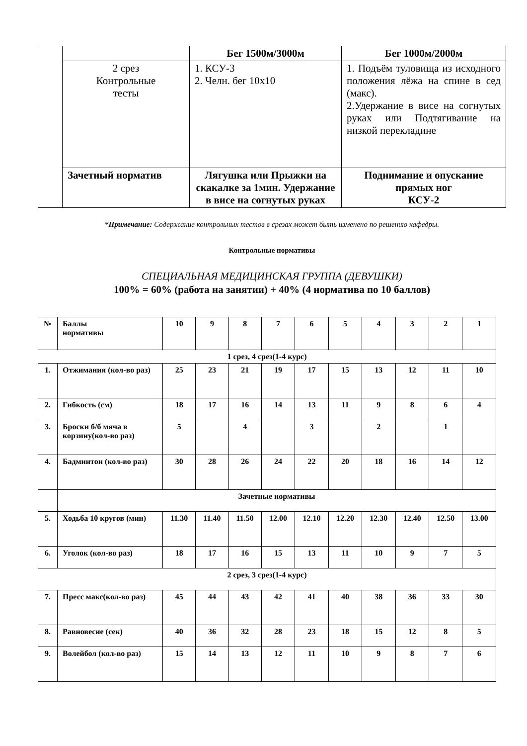| | | Бег 1500м/3000м | Бег 1000м/2000м |
| | 2 срез Контрольные тесты | 1. КСУ-3 2. Челн. бег 10х10 | 1. Подъём туловища из исходного положения лёжа на спине в сед (макс). 2.Удержание в висе на согнутых руках или Подтягивание на низкой перекладине |
| | Зачетный норматив | Лягушка или Прыжки на скакалке за 1мин. Удержание в висе на согнутых руках | Поднимание и опускание прямых ног КСУ-2 |
*Примечание: Содержание контрольных тестов в срезах может быть изменено по решению кафедры.
Контрольные нормативы
СПЕЦИАЛЬНАЯ МЕДИЦИНСКАЯ ГРУППА (ДЕВУШКИ)
100% = 60% (работа на занятии) + 40% (4 норматива по 10 баллов)
| № | Баллы нормативы | 10 | 9 | 8 | 7 | 6 | 5 | 4 | 3 | 2 | 1 |
| 1 срез, 4 срез(1-4 курс) | | | | | | | | | | | |
| 1. | Отжимания (кол-во раз) | 25 | 23 | 21 | 19 | 17 | 15 | 13 | 12 | 11 | 10 |
| 2. | Гибкость (см) | 18 | 17 | 16 | 14 | 13 | 11 | 9 | 8 | 6 | 4 |
| 3. | Броски б/б мяча в корзину(кол-во раз) | 5 | | 4 | | 3 | | 2 | | 1 | |
| 4. | Бадминтон (кол-во раз) | 30 | 28 | 26 | 24 | 22 | 20 | 18 | 16 | 14 | 12 |
| | Зачетные нормативы | | | | | | | | | | |
| 5. | Ходьба 10 кругов (мин) | 11.30 | 11.40 | 11.50 | 12.00 | 12.10 | 12.20 | 12.30 | 12.40 | 12.50 | 13.00 |
| 6. | Уголок (кол-во раз) | 18 | 17 | 16 | 15 | 13 | 11 | 10 | 9 | 7 | 5 |
| 2 срез, 3 срез(1-4 курс) | | | | | | | | | | | |
| 7. | Пресс макс(кол-во раз) | 45 | 44 | 43 | 42 | 41 | 40 | 38 | 36 | 33 | 30 |
| 8. | Равновесие (сек) | 40 | 36 | 32 | 28 | 23 | 18 | 15 | 12 | 8 | 5 |
| 9. | Волейбол (кол-во раз) | 15 | 14 | 13 | 12 | 11 | 10 | 9 | 8 | 7 | 6 |